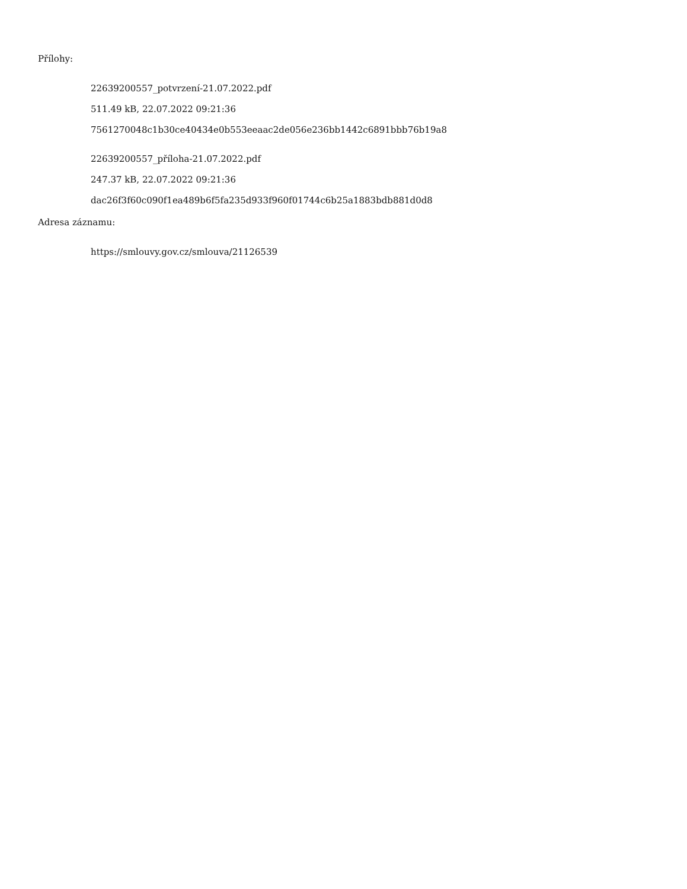Přílohy:
22639200557_potvrzení-21.07.2022.pdf
511.49 kB, 22.07.2022 09:21:36
7561270048c1b30ce40434e0b553eeaac2de056e236bb1442c6891bbb76b19a8
22639200557_příloha-21.07.2022.pdf
247.37 kB, 22.07.2022 09:21:36
dac26f3f60c090f1ea489b6f5fa235d933f960f01744c6b25a1883bdb881d0d8
Adresa záznamu:
https://smlouvy.gov.cz/smlouva/21126539